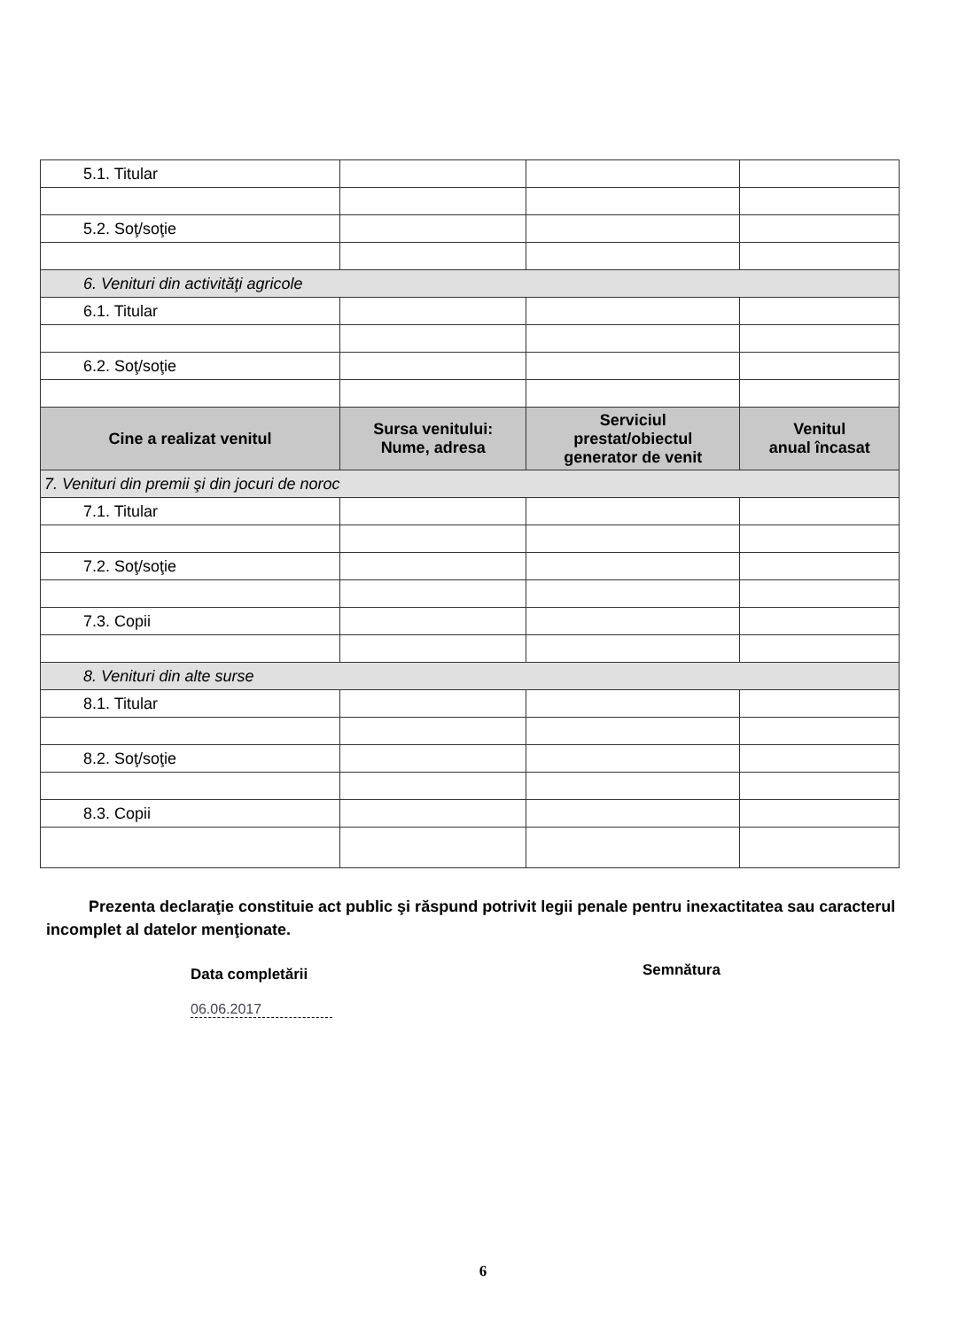| 5.1. Titular | | | |
| 5.2. Soţ/soţie | | | |
| 6. Venituri din activităţi agricole | | | |
| 6.1. Titular | | | |
| 6.2. Soţ/soţie | | | |
| Cine a realizat venitul | Sursa venitului: Nume, adresa | Serviciul prestat/obiectul generator de venit | Venitul anual încasat |
| 7. Venituri din premii şi din jocuri de noroc | | | |
| 7.1. Titular | | | |
| 7.2. Soţ/soţie | | | |
| 7.3. Copii | | | |
| 8. Venituri din alte surse | | | |
| 8.1. Titular | | | |
| 8.2. Soţ/soţie | | | |
| 8.3. Copii | | | |
Prezenta declaraţie constituie act public şi răspund potrivit legii penale pentru inexactitatea sau caracterul incomplet al datelor menţionate.
Data completării Semnătura
06.06.2017
6